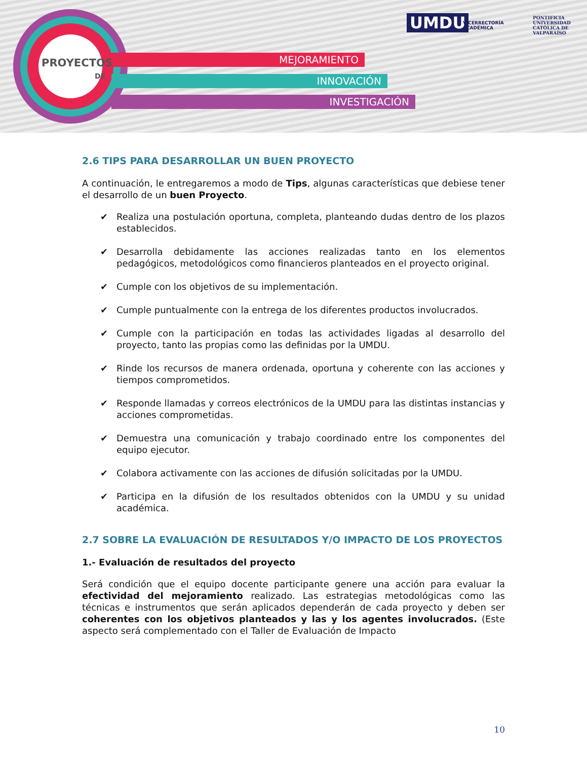PROYECTOS
DE
MEJORAMIENTO
INNOVACIÓN
INVESTIGACIÓN
UMDU
VICERRECTORÍA
ACADÉMICA
PONTIFICIA
UNIVERSIDAD
CATÓLICA DE
VALPARAÍSO
2.6 TIPS PARA DESARROLLAR UN BUEN PROYECTO
A continuación, le entregaremos a modo de Tips, algunas características que debiese tener el desarrollo de un buen Proyecto.
✔ Realiza una postulación oportuna, completa, planteando dudas dentro de los plazos establecidos.
✔ Desarrolla debidamente las acciones realizadas tanto en los elementos pedagógicos, metodológicos como financieros planteados en el proyecto original.
✔ Cumple con los objetivos de su implementación.
✔ Cumple puntualmente con la entrega de los diferentes productos involucrados.
✔ Cumple con la participación en todas las actividades ligadas al desarrollo del proyecto, tanto las propias como las definidas por la UMDU.
✔ Rinde los recursos de manera ordenada, oportuna y coherente con las acciones y tiempos comprometidos.
✔ Responde llamadas y correos electrónicos de la UMDU para las distintas instancias y acciones comprometidas.
✔ Demuestra una comunicación y trabajo coordinado entre los componentes del equipo ejecutor.
✔ Colabora activamente con las acciones de difusión solicitadas por la UMDU.
✔ Participa en la difusión de los resultados obtenidos con la UMDU y su unidad académica.
2.7 SOBRE LA EVALUACIÓN DE RESULTADOS Y/O IMPACTO DE LOS PROYECTOS
1.- Evaluación de resultados del proyecto
Será condición que el equipo docente participante genere una acción para evaluar la efectividad del mejoramiento realizado. Las estrategias metodológicas como las técnicas e instrumentos que serán aplicados dependerán de cada proyecto y deben ser coherentes con los objetivos planteados y las y los agentes involucrados. (Este aspecto será complementado con el Taller de Evaluación de Impacto
10